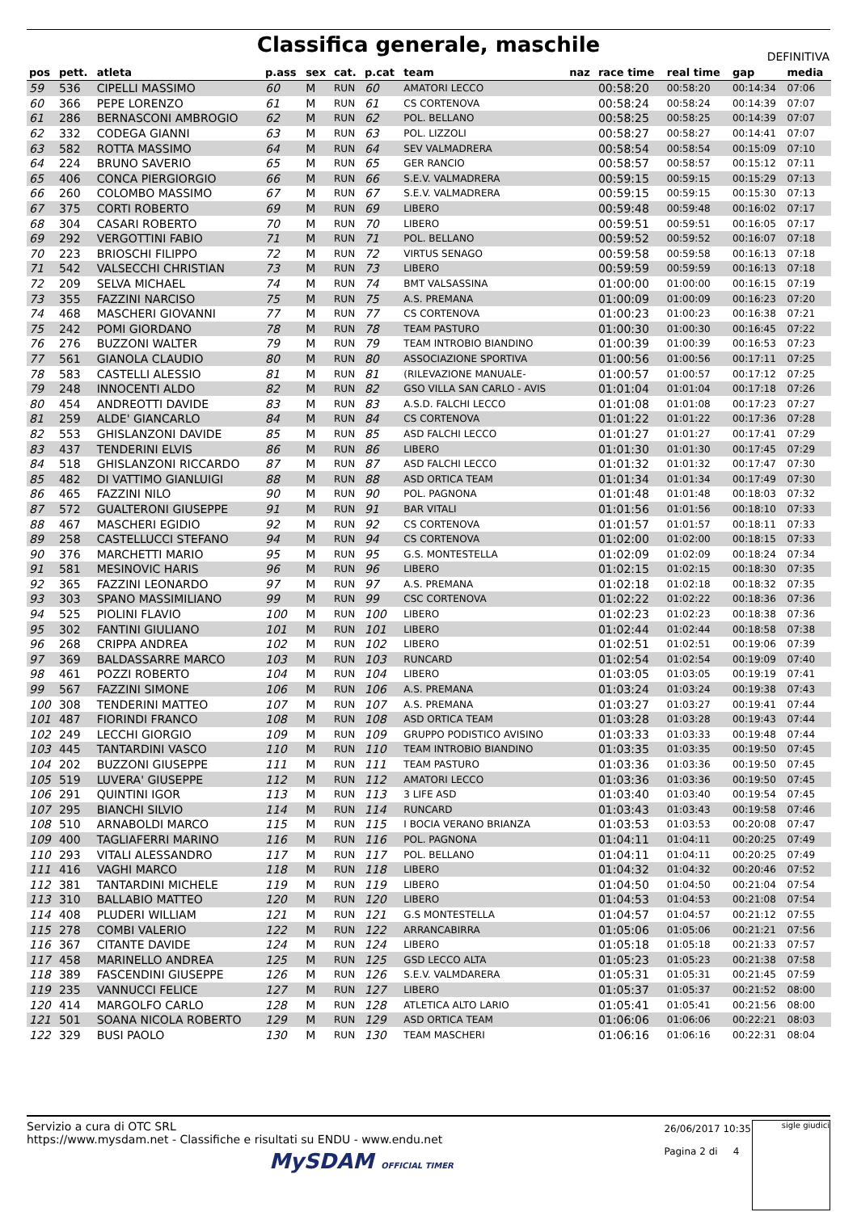Classifica generale, maschile
DEFINITIVA
| pos | pett. | atleta | p.ass | sex | cat. | p.cat | team | naz | race time | real time | gap | media |
| --- | --- | --- | --- | --- | --- | --- | --- | --- | --- | --- | --- | --- |
| 59 | 536 | CIPELLI MASSIMO | 60 | M | RUN | 60 | AMATORI LECCO | | 00:58:20 | 00:58:20 | 00:14:34 | 07:06 |
| 60 | 366 | PEPE LORENZO | 61 | M | RUN | 61 | CS CORTENOVA | | 00:58:24 | 00:58:24 | 00:14:39 | 07:07 |
| 61 | 286 | BERNASCONI AMBROGIO | 62 | M | RUN | 62 | POL. BELLANO | | 00:58:25 | 00:58:25 | 00:14:39 | 07:07 |
| 62 | 332 | CODEGA GIANNI | 63 | M | RUN | 63 | POL. LIZZOLI | | 00:58:27 | 00:58:27 | 00:14:41 | 07:07 |
| 63 | 582 | ROTTA MASSIMO | 64 | M | RUN | 64 | SEV VALMADRERA | | 00:58:54 | 00:58:54 | 00:15:09 | 07:10 |
| 64 | 224 | BRUNO SAVERIO | 65 | M | RUN | 65 | GER RANCIO | | 00:58:57 | 00:58:57 | 00:15:12 | 07:11 |
| 65 | 406 | CONCA PIERGIORGIO | 66 | M | RUN | 66 | S.E.V. VALMADRERA | | 00:59:15 | 00:59:15 | 00:15:29 | 07:13 |
| 66 | 260 | COLOMBO MASSIMO | 67 | M | RUN | 67 | S.E.V. VALMADRERA | | 00:59:15 | 00:59:15 | 00:15:30 | 07:13 |
| 67 | 375 | CORTI ROBERTO | 69 | M | RUN | 69 | LIBERO | | 00:59:48 | 00:59:48 | 00:16:02 | 07:17 |
| 68 | 304 | CASARI ROBERTO | 70 | M | RUN | 70 | LIBERO | | 00:59:51 | 00:59:51 | 00:16:05 | 07:17 |
| 69 | 292 | VERGOTTINI FABIO | 71 | M | RUN | 71 | POL. BELLANO | | 00:59:52 | 00:59:52 | 00:16:07 | 07:18 |
| 70 | 223 | BRIOSCHI FILIPPO | 72 | M | RUN | 72 | VIRTUS SENAGO | | 00:59:58 | 00:59:58 | 00:16:13 | 07:18 |
| 71 | 542 | VALSECCHI CHRISTIAN | 73 | M | RUN | 73 | LIBERO | | 00:59:59 | 00:59:59 | 00:16:13 | 07:18 |
| 72 | 209 | SELVA MICHAEL | 74 | M | RUN | 74 | BMT VALSASSINA | | 01:00:00 | 01:00:00 | 00:16:15 | 07:19 |
| 73 | 355 | FAZZINI NARCISO | 75 | M | RUN | 75 | A.S. PREMANA | | 01:00:09 | 01:00:09 | 00:16:23 | 07:20 |
| 74 | 468 | MASCHERI GIOVANNI | 77 | M | RUN | 77 | CS CORTENOVA | | 01:00:23 | 01:00:23 | 00:16:38 | 07:21 |
| 75 | 242 | POMI GIORDANO | 78 | M | RUN | 78 | TEAM PASTURO | | 01:00:30 | 01:00:30 | 00:16:45 | 07:22 |
| 76 | 276 | BUZZONI WALTER | 79 | M | RUN | 79 | TEAM INTROBIO BIANDINO | | 01:00:39 | 01:00:39 | 00:16:53 | 07:23 |
| 77 | 561 | GIANOLA CLAUDIO | 80 | M | RUN | 80 | ASSOCIAZIONE SPORTIVA | | 01:00:56 | 01:00:56 | 00:17:11 | 07:25 |
| 78 | 583 | CASTELLI ALESSIO | 81 | M | RUN | 81 | (RILEVAZIONE MANUALE- | | 01:00:57 | 01:00:57 | 00:17:12 | 07:25 |
| 79 | 248 | INNOCENTI ALDO | 82 | M | RUN | 82 | GSO VILLA SAN CARLO - AVIS | | 01:01:04 | 01:01:04 | 00:17:18 | 07:26 |
| 80 | 454 | ANDREOTTI DAVIDE | 83 | M | RUN | 83 | A.S.D. FALCHI LECCO | | 01:01:08 | 01:01:08 | 00:17:23 | 07:27 |
| 81 | 259 | ALDE' GIANCARLO | 84 | M | RUN | 84 | CS CORTENOVA | | 01:01:22 | 01:01:22 | 00:17:36 | 07:28 |
| 82 | 553 | GHISLANZONI DAVIDE | 85 | M | RUN | 85 | ASD FALCHI LECCO | | 01:01:27 | 01:01:27 | 00:17:41 | 07:29 |
| 83 | 437 | TENDERINI ELVIS | 86 | M | RUN | 86 | LIBERO | | 01:01:30 | 01:01:30 | 00:17:45 | 07:29 |
| 84 | 518 | GHISLANZONI RICCARDO | 87 | M | RUN | 87 | ASD FALCHI LECCO | | 01:01:32 | 01:01:32 | 00:17:47 | 07:30 |
| 85 | 482 | DI VATTIMO GIANLUIGI | 88 | M | RUN | 88 | ASD ORTICA TEAM | | 01:01:34 | 01:01:34 | 00:17:49 | 07:30 |
| 86 | 465 | FAZZINI NILO | 90 | M | RUN | 90 | POL. PAGNONA | | 01:01:48 | 01:01:48 | 00:18:03 | 07:32 |
| 87 | 572 | GUALTERONI GIUSEPPE | 91 | M | RUN | 91 | BAR VITALI | | 01:01:56 | 01:01:56 | 00:18:10 | 07:33 |
| 88 | 467 | MASCHERI EGIDIO | 92 | M | RUN | 92 | CS CORTENOVA | | 01:01:57 | 01:01:57 | 00:18:11 | 07:33 |
| 89 | 258 | CASTELLUCCI STEFANO | 94 | M | RUN | 94 | CS CORTENOVA | | 01:02:00 | 01:02:00 | 00:18:15 | 07:33 |
| 90 | 376 | MARCHETTI MARIO | 95 | M | RUN | 95 | G.S. MONTESTELLA | | 01:02:09 | 01:02:09 | 00:18:24 | 07:34 |
| 91 | 581 | MESINOVIC HARIS | 96 | M | RUN | 96 | LIBERO | | 01:02:15 | 01:02:15 | 00:18:30 | 07:35 |
| 92 | 365 | FAZZINI LEONARDO | 97 | M | RUN | 97 | A.S. PREMANA | | 01:02:18 | 01:02:18 | 00:18:32 | 07:35 |
| 93 | 303 | SPANO MASSIMILIANO | 99 | M | RUN | 99 | CSC CORTENOVA | | 01:02:22 | 01:02:22 | 00:18:36 | 07:36 |
| 94 | 525 | PIOLINI FLAVIO | 100 | M | RUN | 100 | LIBERO | | 01:02:23 | 01:02:23 | 00:18:38 | 07:36 |
| 95 | 302 | FANTINI GIULIANO | 101 | M | RUN | 101 | LIBERO | | 01:02:44 | 01:02:44 | 00:18:58 | 07:38 |
| 96 | 268 | CRIPPA ANDREA | 102 | M | RUN | 102 | LIBERO | | 01:02:51 | 01:02:51 | 00:19:06 | 07:39 |
| 97 | 369 | BALDASSARRE MARCO | 103 | M | RUN | 103 | RUNCARD | | 01:02:54 | 01:02:54 | 00:19:09 | 07:40 |
| 98 | 461 | POZZI ROBERTO | 104 | M | RUN | 104 | LIBERO | | 01:03:05 | 01:03:05 | 00:19:19 | 07:41 |
| 99 | 567 | FAZZINI SIMONE | 106 | M | RUN | 106 | A.S. PREMANA | | 01:03:24 | 01:03:24 | 00:19:38 | 07:43 |
| 100 | 308 | TENDERINI MATTEO | 107 | M | RUN | 107 | A.S. PREMANA | | 01:03:27 | 01:03:27 | 00:19:41 | 07:44 |
| 101 | 487 | FIORINDI FRANCO | 108 | M | RUN | 108 | ASD ORTICA TEAM | | 01:03:28 | 01:03:28 | 00:19:43 | 07:44 |
| 102 | 249 | LECCHI GIORGIO | 109 | M | RUN | 109 | GRUPPO PODISTICO AVISINO | | 01:03:33 | 01:03:33 | 00:19:48 | 07:44 |
| 103 | 445 | TANTARDINI VASCO | 110 | M | RUN | 110 | TEAM INTROBIO BIANDINO | | 01:03:35 | 01:03:35 | 00:19:50 | 07:45 |
| 104 | 202 | BUZZONI GIUSEPPE | 111 | M | RUN | 111 | TEAM PASTURO | | 01:03:36 | 01:03:36 | 00:19:50 | 07:45 |
| 105 | 519 | LUVERA' GIUSEPPE | 112 | M | RUN | 112 | AMATORI LECCO | | 01:03:36 | 01:03:36 | 00:19:50 | 07:45 |
| 106 | 291 | QUINTINI IGOR | 113 | M | RUN | 113 | 3 LIFE ASD | | 01:03:40 | 01:03:40 | 00:19:54 | 07:45 |
| 107 | 295 | BIANCHI SILVIO | 114 | M | RUN | 114 | RUNCARD | | 01:03:43 | 01:03:43 | 00:19:58 | 07:46 |
| 108 | 510 | ARNABOLDI MARCO | 115 | M | RUN | 115 | I BOCIA VERANO BRIANZA | | 01:03:53 | 01:03:53 | 00:20:08 | 07:47 |
| 109 | 400 | TAGLIAFERRI MARINO | 116 | M | RUN | 116 | POL. PAGNONA | | 01:04:11 | 01:04:11 | 00:20:25 | 07:49 |
| 110 | 293 | VITALI ALESSANDRO | 117 | M | RUN | 117 | POL. BELLANO | | 01:04:11 | 01:04:11 | 00:20:25 | 07:49 |
| 111 | 416 | VAGHI MARCO | 118 | M | RUN | 118 | LIBERO | | 01:04:32 | 01:04:32 | 00:20:46 | 07:52 |
| 112 | 381 | TANTARDINI MICHELE | 119 | M | RUN | 119 | LIBERO | | 01:04:50 | 01:04:50 | 00:21:04 | 07:54 |
| 113 | 310 | BALLABIO MATTEO | 120 | M | RUN | 120 | LIBERO | | 01:04:53 | 01:04:53 | 00:21:08 | 07:54 |
| 114 | 408 | PLUDERI WILLIAM | 121 | M | RUN | 121 | G.S MONTESTELLA | | 01:04:57 | 01:04:57 | 00:21:12 | 07:55 |
| 115 | 278 | COMBI VALERIO | 122 | M | RUN | 122 | ARRANCABIRRA | | 01:05:06 | 01:05:06 | 00:21:21 | 07:56 |
| 116 | 367 | CITANTE DAVIDE | 124 | M | RUN | 124 | LIBERO | | 01:05:18 | 01:05:18 | 00:21:33 | 07:57 |
| 117 | 458 | MARINELLO ANDREA | 125 | M | RUN | 125 | GSD LECCO ALTA | | 01:05:23 | 01:05:23 | 00:21:38 | 07:58 |
| 118 | 389 | FASCENDINI GIUSEPPE | 126 | M | RUN | 126 | S.E.V. VALMDARERA | | 01:05:31 | 01:05:31 | 00:21:45 | 07:59 |
| 119 | 235 | VANNUCCI FELICE | 127 | M | RUN | 127 | LIBERO | | 01:05:37 | 01:05:37 | 00:21:52 | 08:00 |
| 120 | 414 | MARGOLFO CARLO | 128 | M | RUN | 128 | ATLETICA ALTO LARIO | | 01:05:41 | 01:05:41 | 00:21:56 | 08:00 |
| 121 | 501 | SOANA NICOLA ROBERTO | 129 | M | RUN | 129 | ASD ORTICA TEAM | | 01:06:06 | 01:06:06 | 00:22:21 | 08:03 |
| 122 | 329 | BUSI PAOLO | 130 | M | RUN | 130 | TEAM MASCHERI | | 01:06:16 | 01:06:16 | 00:22:31 | 08:04 |
Servizio a cura di OTC SRL
https://www.mysdam.net - Classifiche e risultati su ENDU - www.endu.net
MySDAM OFFICIAL TIMER
26/06/2017 10:35
Pagina 2 di 4
sigle giudici